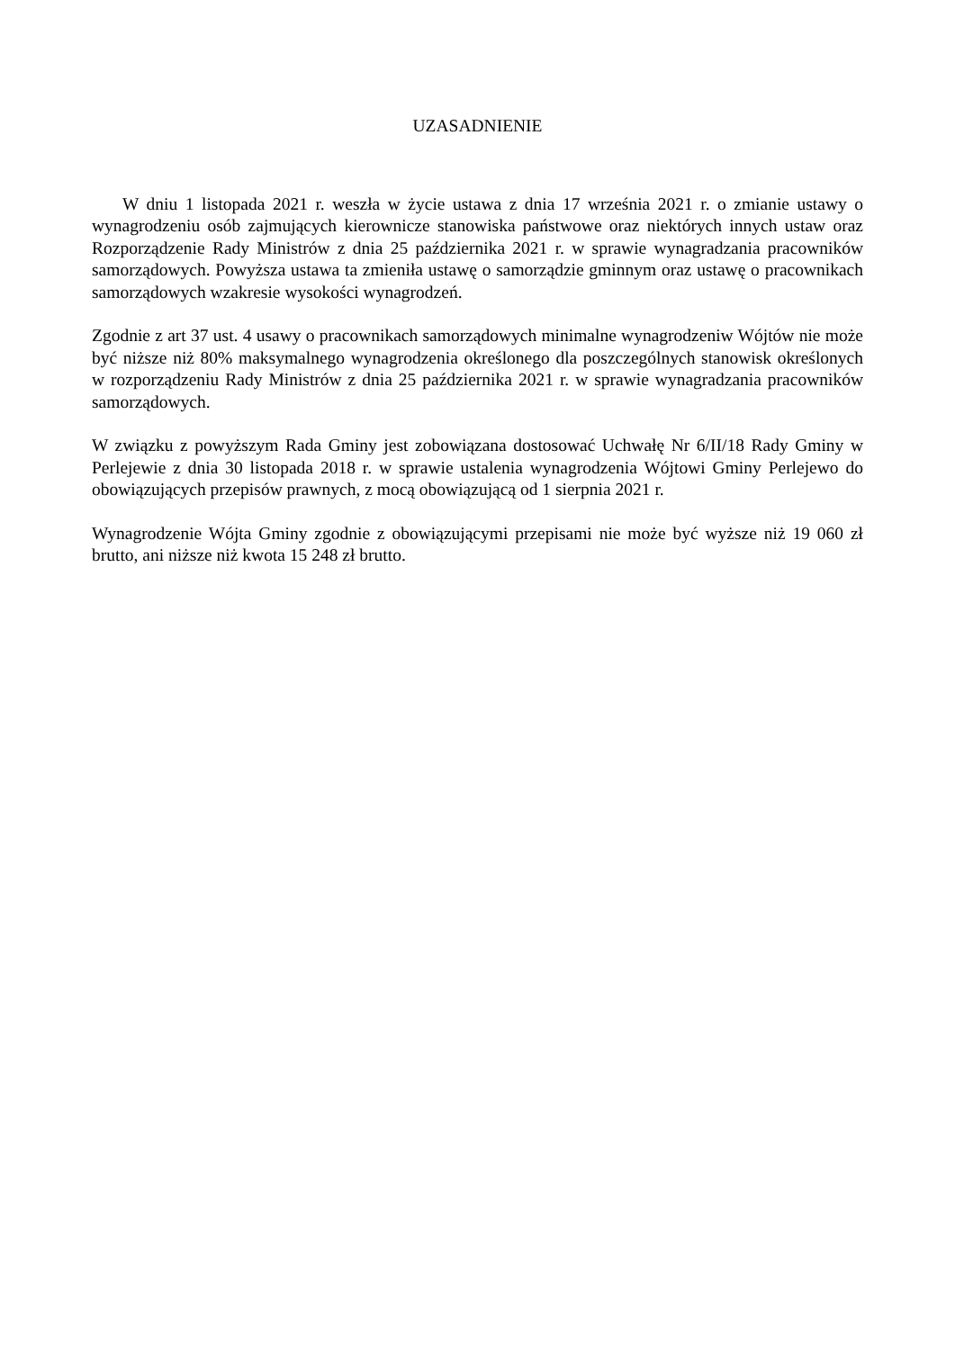UZASADNIENIE
W dniu 1 listopada 2021 r. weszła w życie ustawa z dnia 17 września 2021 r. o zmianie ustawy o wynagrodzeniu osób zajmujących kierownicze stanowiska państwowe oraz niektórych innych ustaw oraz Rozporządzenie Rady Ministrów z dnia 25 października 2021 r. w sprawie wynagradzania pracowników samorządowych. Powyższa ustawa ta zmieniła ustawę o samorządzie gminnym oraz ustawę o pracownikach samorządowych wzakresie wysokości wynagrodzeń.
Zgodnie z art 37 ust. 4 usawy o pracownikach samorządowych minimalne wynagrodzeniw Wójtów nie może być niższe niż 80% maksymalnego wynagrodzenia określonego dla poszczególnych stanowisk określonych w rozporządzeniu Rady Ministrów z dnia 25 października 2021 r. w sprawie wynagradzania pracowników samorządowych.
W związku z powyższym Rada Gminy jest zobowiązana dostosować Uchwałę Nr 6/II/18 Rady Gminy w Perlejewie z dnia 30 listopada 2018 r. w sprawie ustalenia wynagrodzenia Wójtowi Gminy Perlejewo do obowiązujących przepisów prawnych, z mocą obowiązującą od 1 sierpnia 2021 r.
Wynagrodzenie Wójta Gminy zgodnie z obowiązującymi przepisami nie może być wyższe niż 19 060 zł brutto, ani niższe niż kwota 15 248 zł brutto.